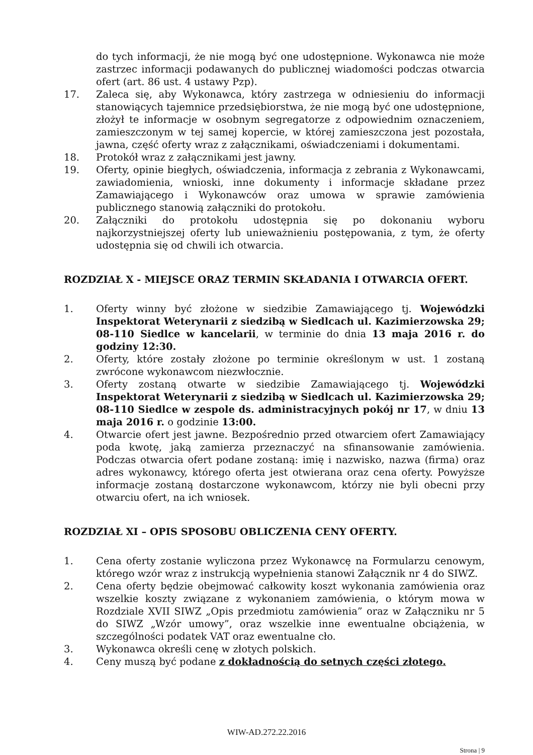do tych informacji, że nie mogą być one udostępnione. Wykonawca nie może zastrzec informacji podawanych do publicznej wiadomości podczas otwarcia ofert (art. 86 ust. 4 ustawy Pzp).
17. Zaleca się, aby Wykonawca, który zastrzega w odniesieniu do informacji stanowiących tajemnice przedsiębiorstwa, że nie mogą być one udostępnione, złożył te informacje w osobnym segregatorze z odpowiednim oznaczeniem, zamieszczonym w tej samej kopercie, w której zamieszczona jest pozostała, jawna, część oferty wraz z załącznikami, oświadczeniami i dokumentami.
18. Protokół wraz z załącznikami jest jawny.
19. Oferty, opinie biegłych, oświadczenia, informacja z zebrania z Wykonawcami, zawiadomienia, wnioski, inne dokumenty i informacje składane przez Zamawiającego i Wykonawców oraz umowa w sprawie zamówienia publicznego stanowią załączniki do protokołu.
20. Załączniki do protokołu udostępnia się po dokonaniu wyboru najkorzystniejszej oferty lub unieważnieniu postępowania, z tym, że oferty udostępnia się od chwili ich otwarcia.
ROZDZIAŁ X - MIEJSCE ORAZ TERMIN SKŁADANIA I OTWARCIA OFERT.
1. Oferty winny być złożone w siedzibie Zamawiającego tj. Wojewódzki Inspektorat Weterynarii z siedzibą w Siedlcach ul. Kazimierzowska 29; 08-110 Siedlce w kancelarii, w terminie do dnia 13 maja 2016 r. do godziny 12:30.
2. Oferty, które zostały złożone po terminie określonym w ust. 1 zostaną zwrócone wykonawcom niezwłocznie.
3. Oferty zostaną otwarte w siedzibie Zamawiającego tj. Wojewódzki Inspektorat Weterynarii z siedzibą w Siedlcach ul. Kazimierzowska 29; 08-110 Siedlce w zespole ds. administracyjnych pokój nr 17, w dniu 13 maja 2016 r. o godzinie 13:00.
4. Otwarcie ofert jest jawne. Bezpośrednio przed otwarciem ofert Zamawiający poda kwotę, jaką zamierza przeznaczyć na sfinansowanie zamówienia. Podczas otwarcia ofert podane zostaną: imię i nazwisko, nazwa (firma) oraz adres wykonawcy, którego oferta jest otwierana oraz cena oferty. Powyższe informacje zostaną dostarczone wykonawcom, którzy nie byli obecni przy otwarciu ofert, na ich wniosek.
ROZDZIAŁ XI – OPIS SPOSOBU OBLICZENIA CENY OFERTY.
1. Cena oferty zostanie wyliczona przez Wykonawcę na Formularzu cenowym, którego wzór wraz z instrukcją wypełnienia stanowi Załącznik nr 4 do SIWZ.
2. Cena oferty będzie obejmować całkowity koszt wykonania zamówienia oraz wszelkie koszty związane z wykonaniem zamówienia, o którym mowa w Rozdziale XVII SIWZ „Opis przedmiotu zamówienia” oraz w Załączniku nr 5 do SIWZ „Wzór umowy”, oraz wszelkie inne ewentualne obciążenia, w szczególności podatek VAT oraz ewentualne cło.
3. Wykonawca określi cenę w złotych polskich.
4. Ceny muszą być podane z dokładnością do setnych części złotego.
WIW-AD.272.22.2016
Strona | 9